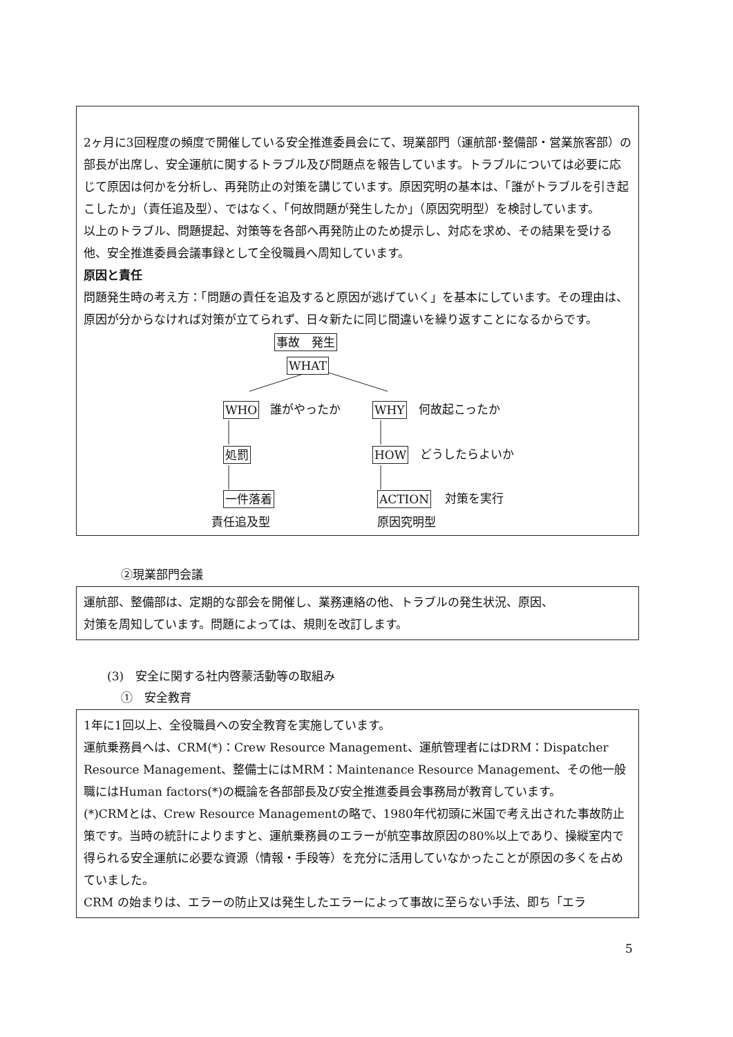2ヶ月に3回程度の頻度で開催している安全推進委員会にて、現業部門（運航部･整備部・営業旅客部）の部長が出席し、安全運航に関するトラブル及び問題点を報告しています。トラブルについては必要に応じて原因は何かを分析し、再発防止の対策を講じています。原因究明の基本は、「誰がトラブルを引き起こしたか」（責任追及型）、ではなく、「何故問題が発生したか」（原因究明型）を検討しています。
以上のトラブル、問題提起、対策等を各部へ再発防止のため提示し、対応を求め、その結果を受ける他、安全推進委員会議事録として全役職員へ周知しています。
原因と責任
問題発生時の考え方：「問題の責任を追及すると原因が逃げていく」を基本にしています。その理由は、原因が分からなければ対策が立てられず、日々新たに同じ間違いを繰り返すことになるからです。
事故　発生
WHAT
WHO 誰がやったか WHY 何故起こったか
処罰 HOW どうしたらよいか
一件落着 ACTION 対策を実行
責任追及型 原因究明型
②現業部門会議
運航部、整備部は、定期的な部会を開催し、業務連絡の他、トラブルの発生状況、原因、
対策を周知しています。問題によっては、規則を改訂します。
(3)　安全に関する社内啓蒙活動等の取組み
①　安全教育
1年に1回以上、全役職員への安全教育を実施しています。
運航乗務員へは、CRM(*)：Crew Resource Management、運航管理者にはDRM：Dispatcher Resource Management、整備士にはMRM：Maintenance Resource Management、その他一般職にはHuman factors(*)の概論を各部部長及び安全推進委員会事務局が教育しています。
(*)CRMとは、Crew Resource Managementの略で、1980年代初頭に米国で考え出された事故防止策です。当時の統計によりますと、運航乗務員のエラーが航空事故原因の80%以上であり、操縦室内で得られる安全運航に必要な資源（情報・手段等）を充分に活用していなかったことが原因の多くを占めていました。
CRM の始まりは、エラーの防止又は発生したエラーによって事故に至らない手法、即ち「エラ
5